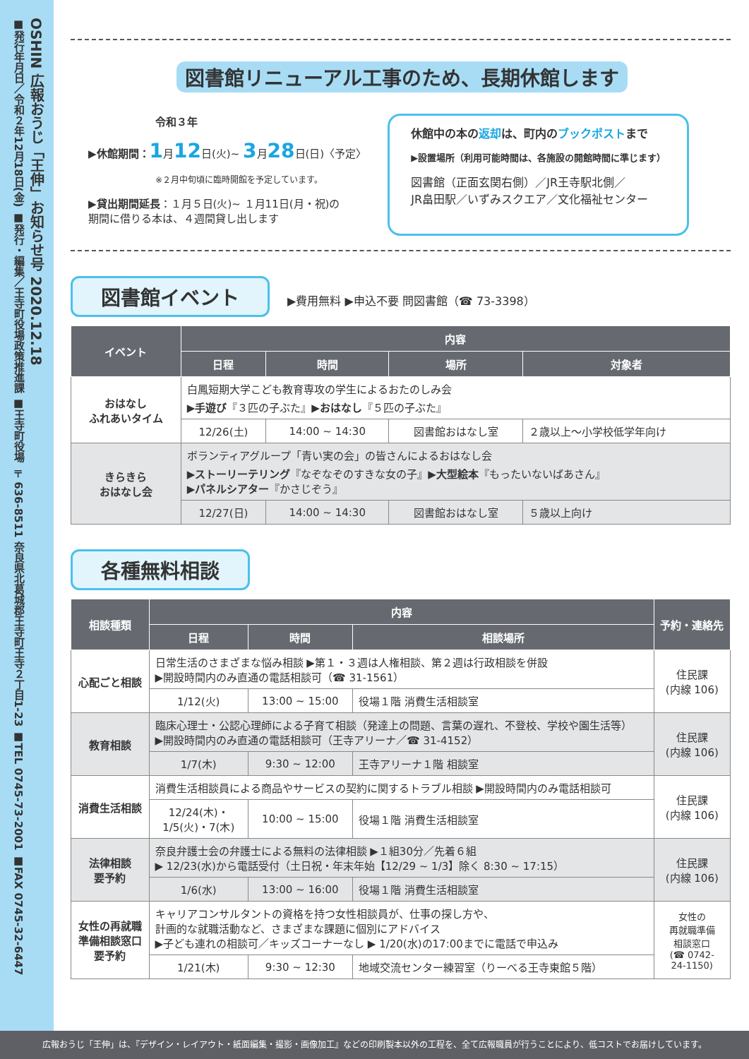OSHIN 広報おうじ「王伸」お知らせ号 2020.12.18
■発行年月日／令和２年12月18日(金) ■発行・編集／王寺町役場政策推進課 ■王寺町役場 〒636-8511 奈良県北葛城郡王寺町王寺２丁目1-23 ■TEL 0745-73-2001 ■FAX 0745-32-6447
図書館リニューアル工事のため、長期休館します
令和３年
▶休館期間：1月12日(火)~ 3月28日(日)〈予定〉
※２月中旬頃に臨時開館を予定しています。
▶貸出期間延長：１月５日(火)~ １月11日(月・祝)の
期間に借りる本は、４週間貸し出します
休館中の本の返却は、町内のブックポストまで
▶設置場所（利用可能時間は、各施設の開館時間に準じます）
図書館（正面玄関右側）／JR王寺駅北側／
JR畠田駅／いずみスクエア／文化福祉センター
図書館イベント ▶費用無料 ▶申込不要 問図書館（☎ 73-3398）
| イベント | 内容 | | | |
| --- | --- | --- | --- | --- |
| | 日程 | 時間 | 場所 | 対象者 |
| おはなし ふれあいタイム | 白鳳短期大学こども教育専攻の学生によるおたのしみ会 ▶ 手遊び 『３匹の子ぶた』▶ おはなし 『５匹の子ぶた』 | | | |
| | 12/26(土) | 14:00 ~ 14:30 | 図書館おはなし室 | ２歳以上～小学校低学年向け |
| きらきら おはなし会 | ボランティアグループ「青い実の会」の皆さんによるおはなし会 ▶ ストーリーテリング 『なぞなぞのすきな女の子』▶ 大型絵本 『もったいないばあさん』 ▶ パネルシアター 『かさじぞう』 | | | |
| | 12/27(日) | 14:00 ~ 14:30 | 図書館おはなし室 | ５歳以上向け |
各種無料相談
| 相談種類 | 内容 | | | 予約・連絡先 |
| --- | --- | --- | --- | --- |
| | 日程 | 時間 | 相談場所 | |
| 心配ごと相談 | 日常生活のさまざまな悩み相談 ▶第１・３週は人権相談、第２週は行政相談を併設 ▶開設時間内のみ直通の電話相談可（☎ 31-1561） | | | 住民課 (内線 106) |
| | 1/12(火) | 13:00 ~ 15:00 | 役場１階 消費生活相談室 | |
| 教育相談 | 臨床心理士・公認心理師による子育て相談（発達上の問題、言葉の遅れ、不登校、学校や園生活等） ▶開設時間内のみ直通の電話相談可（王寺アリーナ／☎ 31-4152） | | | 住民課 (内線 106) |
| | 1/7(木) | 9:30 ~ 12:00 | 王寺アリーナ１階 相談室 | |
| 消費生活相談 | 消費生活相談員による商品やサービスの契約に関するトラブル相談 ▶開設時間内のみ電話相談可 | | | 住民課 (内線 106) |
| | 12/24(木)・ 1/5(火)・7(木) | 10:00 ~ 15:00 | 役場１階 消費生活相談室 | |
| 法律相談 要予約 | 奈良弁護士会の弁護士による無料の法律相談 ▶１組30分／先着６組 ▶ 12/23(水)から電話受付（土日祝・年末年始【12/29 ~ 1/3】除く 8:30 ~ 17:15） | | | 住民課 (内線 106) |
| | 1/6(水) | 13:00 ~ 16:00 | 役場１階 消費生活相談室 | |
| 女性の再就職 準備相談窓口 要予約 | キャリアコンサルタントの資格を持つ女性相談員が、仕事の探し方や、 計画的な就職活動など、さまざまな課題に個別にアドバイス ▶子ども連れの相談可／キッズコーナーなし ▶ 1/20(水)の17:00までに電話で申込み | | | 女性の 再就職準備 相談窓口 (☎ 0742- 24-1150) |
| | 1/21(木) | 9:30 ~ 12:30 | 地域交流センター練習室（りーべる王寺東館５階） | |
広報おうじ「王伸」は、『デザイン・レイアウト・紙面編集・撮影・画像加工』などの印刷製本以外の工程を、全て広報職員が行うことにより、低コストでお届けしています。